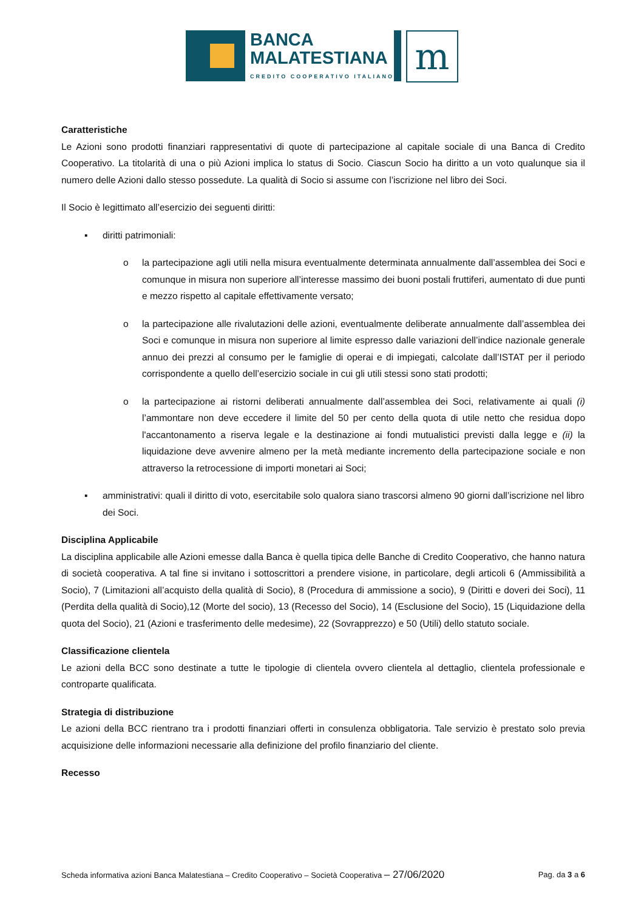BANCA
MALATESTIANA
CREDITO COOPERATIVO ITALIANO
m
Caratteristiche
Le Azioni sono prodotti finanziari rappresentativi di quote di partecipazione al capitale sociale di una Banca di Credito Cooperativo. La titolarità di una o più Azioni implica lo status di Socio. Ciascun Socio ha diritto a un voto qualunque sia il numero delle Azioni dallo stesso possedute. La qualità di Socio si assume con l’iscrizione nel libro dei Soci.
Il Socio è legittimato all’esercizio dei seguenti diritti:
▪ diritti patrimoniali:
o la partecipazione agli utili nella misura eventualmente determinata annualmente dall’assemblea dei Soci e comunque in misura non superiore all’interesse massimo dei buoni postali fruttiferi, aumentato di due punti e mezzo rispetto al capitale effettivamente versato;
o la partecipazione alle rivalutazioni delle azioni, eventualmente deliberate annualmente dall’assemblea dei Soci e comunque in misura non superiore al limite espresso dalle variazioni dell’indice nazionale generale annuo dei prezzi al consumo per le famiglie di operai e di impiegati, calcolate dall’ISTAT per il periodo corrispondente a quello dell’esercizio sociale in cui gli utili stessi sono stati prodotti;
o la partecipazione ai ristorni deliberati annualmente dall’assemblea dei Soci, relativamente ai quali (i) l’ammontare non deve eccedere il limite del 50 per cento della quota di utile netto che residua dopo l'accantonamento a riserva legale e la destinazione ai fondi mutualistici previsti dalla legge e (ii) la liquidazione deve avvenire almeno per la metà mediante incremento della partecipazione sociale e non attraverso la retrocessione di importi monetari ai Soci;
▪ amministrativi: quali il diritto di voto, esercitabile solo qualora siano trascorsi almeno 90 giorni dall’iscrizione nel libro dei Soci.
Disciplina Applicabile
La disciplina applicabile alle Azioni emesse dalla Banca è quella tipica delle Banche di Credito Cooperativo, che hanno natura di società cooperativa. A tal fine si invitano i sottoscrittori a prendere visione, in particolare, degli articoli 6 (Ammissibilità a Socio), 7 (Limitazioni all’acquisto della qualità di Socio), 8 (Procedura di ammissione a socio), 9 (Diritti e doveri dei Soci), 11 (Perdita della qualità di Socio),12 (Morte del socio), 13 (Recesso del Socio), 14 (Esclusione del Socio), 15 (Liquidazione della quota del Socio), 21 (Azioni e trasferimento delle medesime), 22 (Sovrapprezzo) e 50 (Utili) dello statuto sociale.
Classificazione clientela
Le azioni della BCC sono destinate a tutte le tipologie di clientela ovvero clientela al dettaglio, clientela professionale e controparte qualificata.
Strategia di distribuzione
Le azioni della BCC rientrano tra i prodotti finanziari offerti in consulenza obbligatoria. Tale servizio è prestato solo previa acquisizione delle informazioni necessarie alla definizione del profilo finanziario del cliente.
Recesso
Scheda informativa azioni Banca Malatestiana – Credito Cooperativo – Società Cooperativa – 27/06/2020 Pag. da 3 a 6